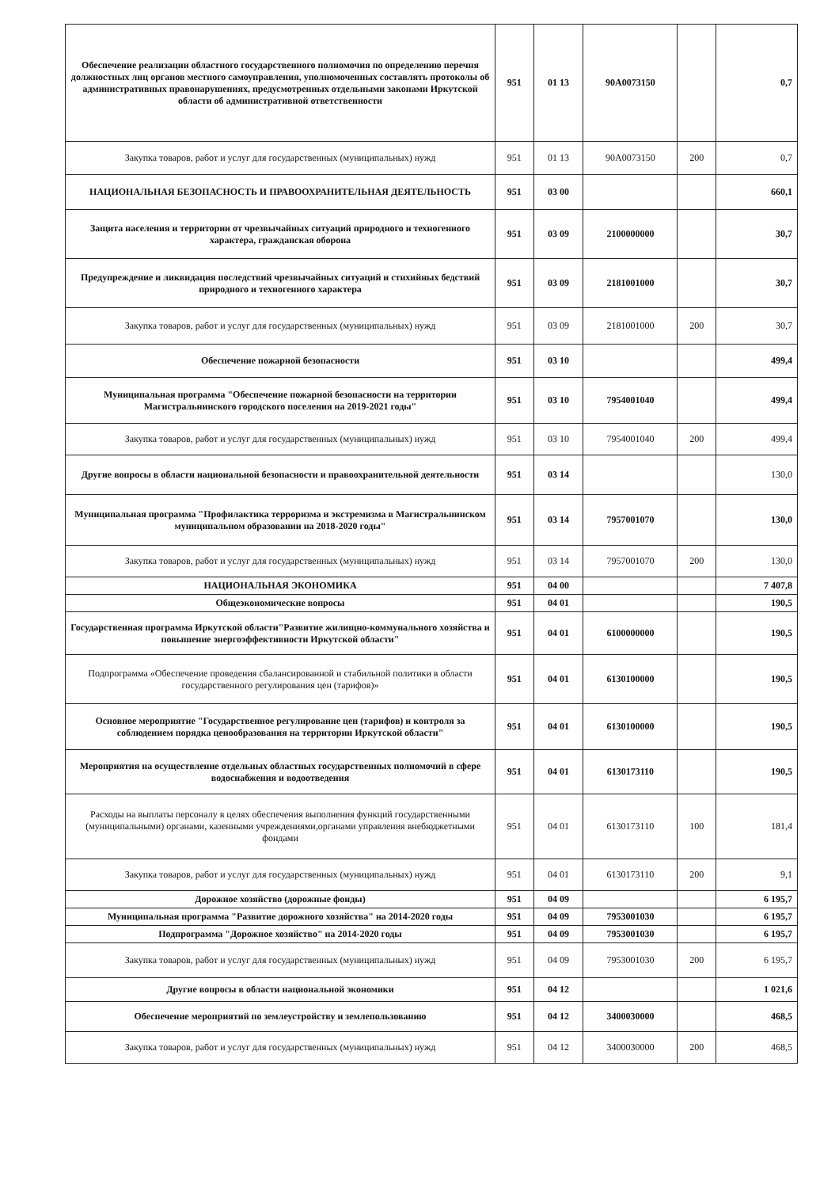| Обеспечение реализации областного государственного полномочия по определению перечня должностных лиц органов местного самоуправления, уполномоченных составлять протоколы об административных правонарушениях, предусмотренных отдельными законами Иркутской области об административной ответственности | 951 | 01 13 | 90A0073150 | | 0,7 |
| Закупка товаров, работ и услуг для государственных (муниципальных) нужд | 951 | 01 13 | 90A0073150 | 200 | 0,7 |
| НАЦИОНАЛЬНАЯ БЕЗОПАСНОСТЬ И ПРАВООХРАНИТЕЛЬНАЯ ДЕЯТЕЛЬНОСТЬ | 951 | 03 00 | | | 660,1 |
| Защита населения и территории от чрезвычайных ситуаций природного и техногенного характера, гражданская оборона | 951 | 03 09 | 2100000000 | | 30,7 |
| Предупреждение и ликвидация последствий чрезвычайных ситуаций и стихийных бедствий природного и техногенного характера | 951 | 03 09 | 2181001000 | | 30,7 |
| Закупка товаров, работ и услуг для государственных (муниципальных) нужд | 951 | 03 09 | 2181001000 | 200 | 30,7 |
| Обеспечение пожарной безопасности | 951 | 03 10 | | | 499,4 |
| Муниципальная программа "Обеспечение пожарной безопасности на территории Магистральнинского городского поселения на 2019-2021 годы" | 951 | 03 10 | 7954001040 | | 499,4 |
| Закупка товаров, работ и услуг для государственных (муниципальных) нужд | 951 | 03 10 | 7954001040 | 200 | 499,4 |
| Другие вопросы в области национальной безопасности и правоохранительной деятельности | 951 | 03 14 | | | 130,0 |
| Муниципальная программа "Профилактика терроризма и экстремизма в Магистральнинском муниципальном образовании на 2018-2020 годы" | 951 | 03 14 | 7957001070 | | 130,0 |
| Закупка товаров, работ и услуг для государственных (муниципальных) нужд | 951 | 03 14 | 7957001070 | 200 | 130,0 |
| НАЦИОНАЛЬНАЯ ЭКОНОМИКА | 951 | 04 00 | | | 7 407,8 |
| Общеэкономические вопросы | 951 | 04 01 | | | 190,5 |
| Государственная программа Иркутской области"Развитие жилищно-коммунального хозяйства и повышение энергоэффективности Иркутской области" | 951 | 04 01 | 6100000000 | | 190,5 |
| Подпрограмма «Обеспечение проведения сбалансированной и стабильной политики в области государственного регулирования цен (тарифов)» | 951 | 04 01 | 6130100000 | | 190,5 |
| Основное мероприятие "Государственное регулирование цен (тарифов) и контроля за соблюдением порядка ценообразования на территории Иркутской области" | 951 | 04 01 | 6130100000 | | 190,5 |
| Мероприятия на осуществление отдельных областных государственных полномочий в сфере водоснабжения и водоотведения | 951 | 04 01 | 6130173110 | | 190,5 |
| Расходы на выплаты персоналу в целях обеспечения выполнения функций государственными (муниципальными) органами, казенными учреждениями,органами управления внебюджетными фондами | 951 | 04 01 | 6130173110 | 100 | 181,4 |
| Закупка товаров, работ и услуг для государственных (муниципальных) нужд | 951 | 04 01 | 6130173110 | 200 | 9,1 |
| Дорожное хозяйство (дорожные фонды) | 951 | 04 09 | | | 6 195,7 |
| Муниципальная программа "Развитие дорожного хозяйства" на 2014-2020 годы | 951 | 04 09 | 7953001030 | | 6 195,7 |
| Подпрограмма "Дорожное хозяйство" на 2014-2020 годы | 951 | 04 09 | 7953001030 | | 6 195,7 |
| Закупка товаров, работ и услуг для государственных (муниципальных) нужд | 951 | 04 09 | 7953001030 | 200 | 6 195,7 |
| Другие вопросы в области национальной экономики | 951 | 04 12 | | | 1 021,6 |
| Обеспечение мероприятий по землеустройству и землепользованию | 951 | 04 12 | 3400030000 | | 468,5 |
| Закупка товаров, работ и услуг для государственных (муниципальных) нужд | 951 | 04 12 | 3400030000 | 200 | 468,5 |